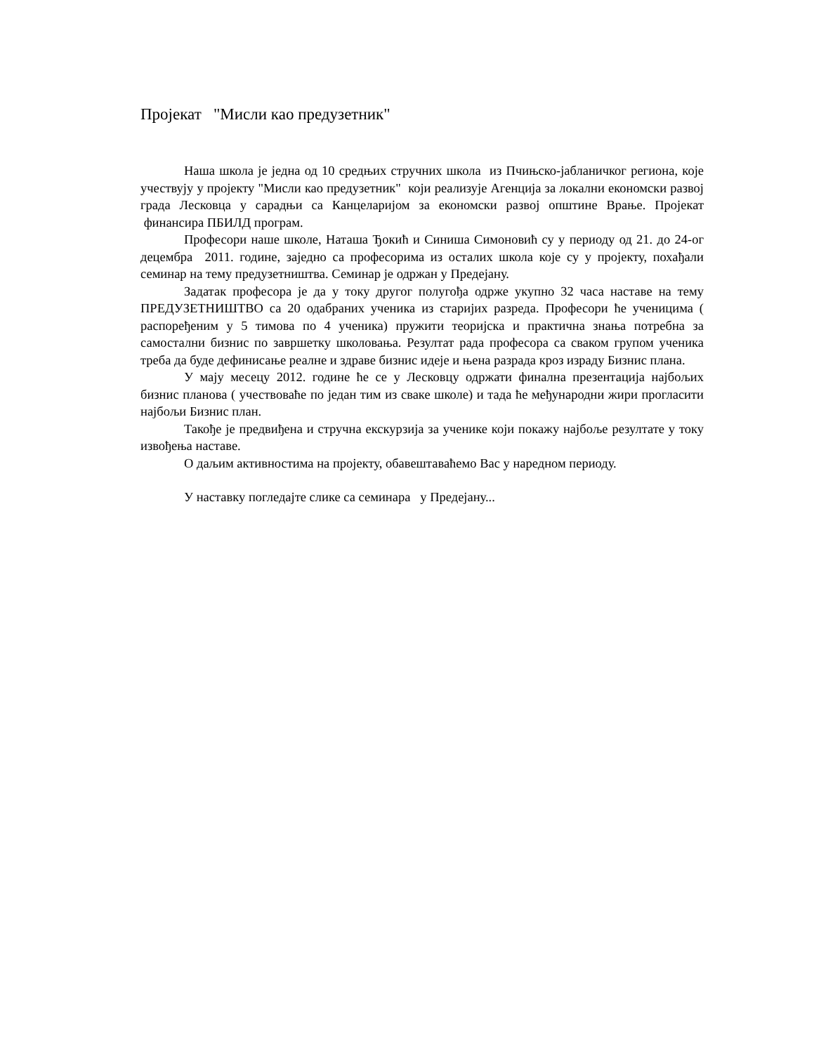Пројекат "Мисли као предузетник"
Наша школа је једна од 10 средњих стручних школа из Пчињско-јабланичког региона, које учествују у пројекту "Мисли као предузетник" који реализује Агенција за локални економски развој града Лесковца у сарадњи са Канцеларијом за економски развој општине Врање. Пројекат финансира ПБИЛД програм.
Професори наше школе, Наташа Ђокић и Синиша Симоновић су у периоду од 21. до 24-ог децембра 2011. године, заједно са професорима из осталих школа које су у пројекту, похађали семинар на тему предузетништва. Семинар је одржан у Предејану.
Задатак професора је да у току другог полугођа одрже укупно 32 часа наставе на тему ПРЕДУЗЕТНИШТВО са 20 одабраних ученика из старијих разреда. Професори ће ученицима ( распоређеним у 5 тимова по 4 ученика) пружити теоријска и практична знања потребна за самостални бизнис по завршетку школовања. Резултат рада професора са сваком групом ученика треба да буде дефинисање реалне и здраве бизнис идеје и њена разрада кроз израду Бизнис плана.
У мају месецу 2012. године ће се у Лесковцу одржати финална презентација најбољих бизнис планова ( учествоваће по један тим из сваке школе) и тада ће међународни жири прогласити најбољи Бизнис план.
Такође је предвиђена и стручна екскурзија за ученике који покажу најбоље резултате у току извођења наставе.
О даљим активностима на пројекту, обавештаваћемо Вас у наредном периоду.
У наставку погледајте слике са семинара у Предејану...